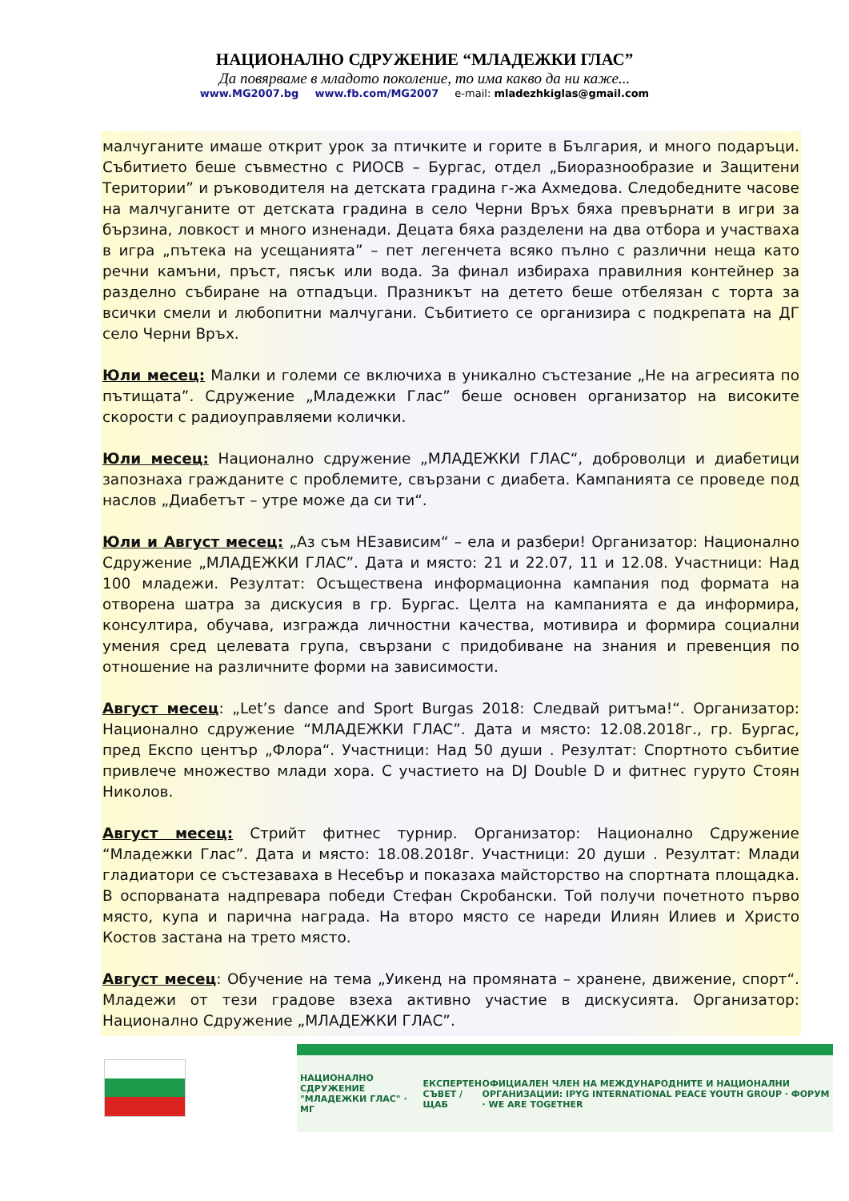НАЦИОНАЛНО СДРУЖЕНИЕ “МЛАДЕЖКИ ГЛАС”
Да повярваме в младото поколение, то има какво да ни каже...
www.MG2007.bg www.fb.com/MG2007 e-mail: mladezhkiglas@gmail.com
малчуганите имаше открит урок за птичките и горите в България, и много подаръци. Събитието беше съвместно с РИОСВ – Бургас, отдел „Биоразнообразие и Защитени Територии” и ръководителя на детската градина г-жа Ахмедова. Следобедните часове на малчуганите от детската градина в село Черни Връх бяха превърнати в игри за бързина, ловкост и много изненади. Децата бяха разделени на два отбора и участваха в игра „пътека на усещанията” – пет легенчета всяко пълно с различни неща като речни камъни, пръст, пясък или вода. За финал избираха правилния контейнер за разделно събиране на отпадъци. Празникът на детето беше отбелязан с торта за всички смели и любопитни малчугани. Събитието се организира с подкрепата на ДГ село Черни Връх.
Юли месец: Малки и големи се включиха в уникално състезание „Не на агресията по пътищата”. Сдружение „Младежки Глас” беше основен организатор на високите скорости с радиоуправляеми колички.
Юли месец: Национално сдружение „МЛАДЕЖКИ ГЛАС“, доброволци и диабетици запознаха гражданите с проблемите, свързани с диабета. Кампанията се проведе под наслов „Диабетът – утре може да си ти“.
Юли и Август месец: „Аз съм НЕзависим“ – ела и разбери! Организатор: Национално Сдружение „МЛАДЕЖКИ ГЛАС”. Дата и място: 21 и 22.07, 11 и 12.08. Участници: Над 100 младежи. Резултат: Осъществена информационна кампания под формата на отворена шатра за дискусия в гр. Бургас. Целта на кампанията е да информира, консултира, обучава, изгражда личностни качества, мотивира и формира социални умения сред целевата група, свързани с придобиване на знания и превенция по отношение на различните форми на зависимости.
Август месец: „Let’s dance and Sport Burgas 2018: Следвай ритъма!“. Организатор: Национално сдружение “МЛАДЕЖКИ ГЛАС”. Дата и място: 12.08.2018г., гр. Бургас, пред Експо център „Флора“. Участници: Над 50 души . Резултат: Спортното събитие привлече множество млади хора. С участието на DJ Double D и фитнес гуруто Стоян Николов.
Август месец: Стрийт фитнес турнир. Организатор: Национално Сдружение “Младежки Глас”. Дата и място: 18.08.2018г. Участници: 20 души . Резултат: Млади гладиатори се състезаваха в Несебър и показаха майсторство на спортната площадка. В оспорваната надпревара победи Стефан Скробански. Той получи почетното първо място, купа и парична награда. На второ място се нареди Илиян Илиев и Христо Костов застана на трето място.
Август месец: Обучение на тема „Уикенд на промяната – хранене, движение, спорт“. Младежи от тези градове взеха активно участие в дискусията. Организатор: Национално Сдружение „МЛАДЕЖКИ ГЛАС”.
НАЦИОНАЛНО СДРУЖЕНИЕ "МЛАДЕЖКИ ГЛАС" · МГ ЕКСПЕРТЕН СЪВЕТ / ЩАБ ОФИЦИАЛЕН ЧЛЕН НА МЕЖДУНАРОДНИТЕ И НАЦИОНАЛНИ ОРГАНИЗАЦИИ: IPYG INTERNATIONAL PEACE YOUTH GROUP · ФОРУМ · WE ARE TOGETHER